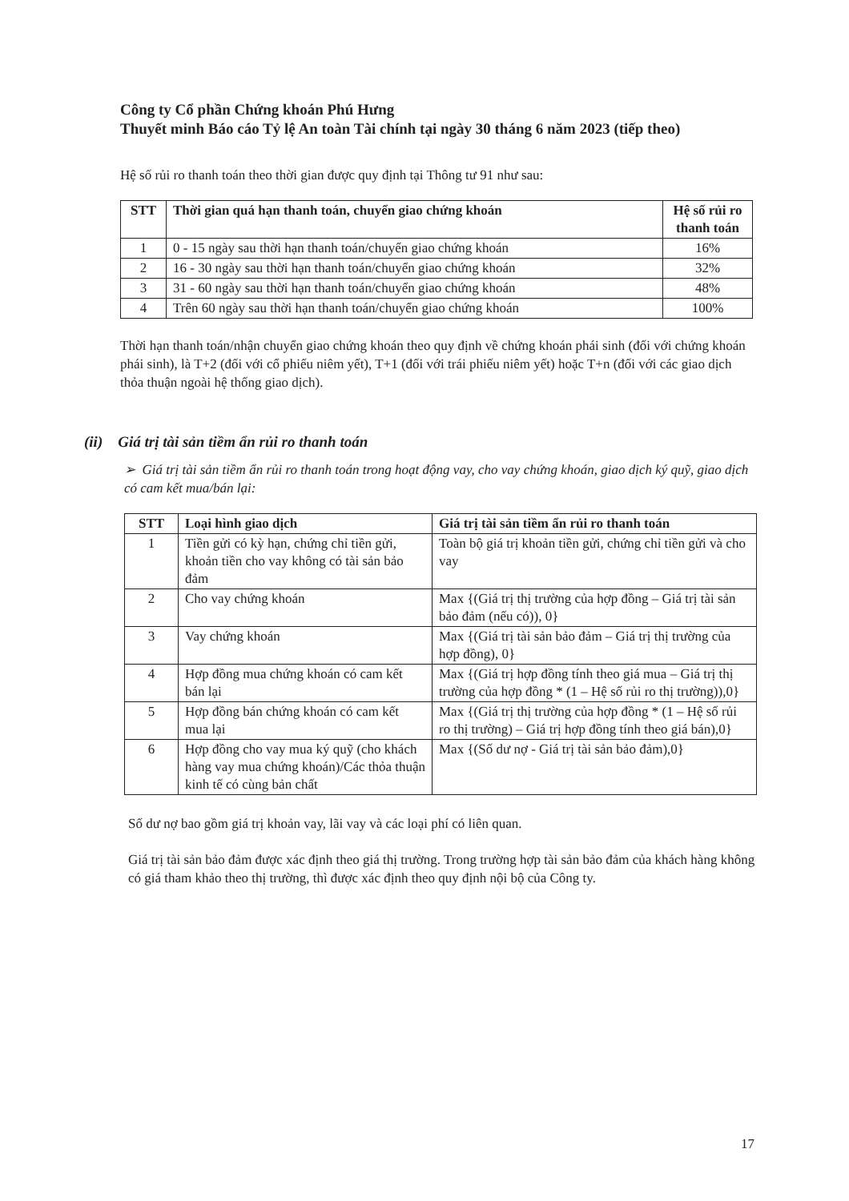Công ty Cổ phần Chứng khoán Phú Hưng
Thuyết minh Báo cáo Tỷ lệ An toàn Tài chính tại ngày 30 tháng 6 năm 2023 (tiếp theo)
Hệ số rủi ro thanh toán theo thời gian được quy định tại Thông tư 91 như sau:
| STT | Thời gian quá hạn thanh toán, chuyển giao chứng khoán | Hệ số rủi ro thanh toán |
| --- | --- | --- |
| 1 | 0 - 15 ngày sau thời hạn thanh toán/chuyển giao chứng khoán | 16% |
| 2 | 16 - 30 ngày sau thời hạn thanh toán/chuyển giao chứng khoán | 32% |
| 3 | 31 - 60 ngày sau thời hạn thanh toán/chuyển giao chứng khoán | 48% |
| 4 | Trên 60 ngày sau thời hạn thanh toán/chuyển giao chứng khoán | 100% |
Thời hạn thanh toán/nhận chuyển giao chứng khoán theo quy định về chứng khoán phái sinh (đối với chứng khoán phái sinh), là T+2 (đối với cổ phiếu niêm yết), T+1 (đối với trái phiếu niêm yết) hoặc T+n (đối với các giao dịch thỏa thuận ngoài hệ thống giao dịch).
(ii) Giá trị tài sản tiềm ẩn rủi ro thanh toán
➢ Giá trị tài sản tiềm ẩn rủi ro thanh toán trong hoạt động vay, cho vay chứng khoán, giao dịch ký quỹ, giao dịch có cam kết mua/bán lại:
| STT | Loại hình giao dịch | Giá trị tài sản tiềm ẩn rủi ro thanh toán |
| --- | --- | --- |
| 1 | Tiền gửi có kỳ hạn, chứng chỉ tiền gửi, khoản tiền cho vay không có tài sản bảo đảm | Toàn bộ giá trị khoản tiền gửi, chứng chỉ tiền gửi và cho vay |
| 2 | Cho vay chứng khoán | Max {(Giá trị thị trường của hợp đồng – Giá trị tài sản bảo đảm (nếu có)), 0} |
| 3 | Vay chứng khoán | Max {(Giá trị tài sản bảo đảm – Giá trị thị trường của hợp đồng), 0} |
| 4 | Hợp đồng mua chứng khoán có cam kết bán lại | Max {(Giá trị hợp đồng tính theo giá mua – Giá trị thị trường của hợp đồng * (1 – Hệ số rủi ro thị trường)),0} |
| 5 | Hợp đồng bán chứng khoán có cam kết mua lại | Max {(Giá trị thị trường của hợp đồng * (1 – Hệ số rủi ro thị trường) – Giá trị hợp đồng tính theo giá bán),0} |
| 6 | Hợp đồng cho vay mua ký quỹ (cho khách hàng vay mua chứng khoán)/Các thỏa thuận kinh tế có cùng bản chất | Max {(Số dư nợ - Giá trị tài sản bảo đảm),0} |
Số dư nợ bao gồm giá trị khoản vay, lãi vay và các loại phí có liên quan.
Giá trị tài sản bảo đảm được xác định theo giá thị trường. Trong trường hợp tài sản bảo đảm của khách hàng không có giá tham khảo theo thị trường, thì được xác định theo quy định nội bộ của Công ty.
17